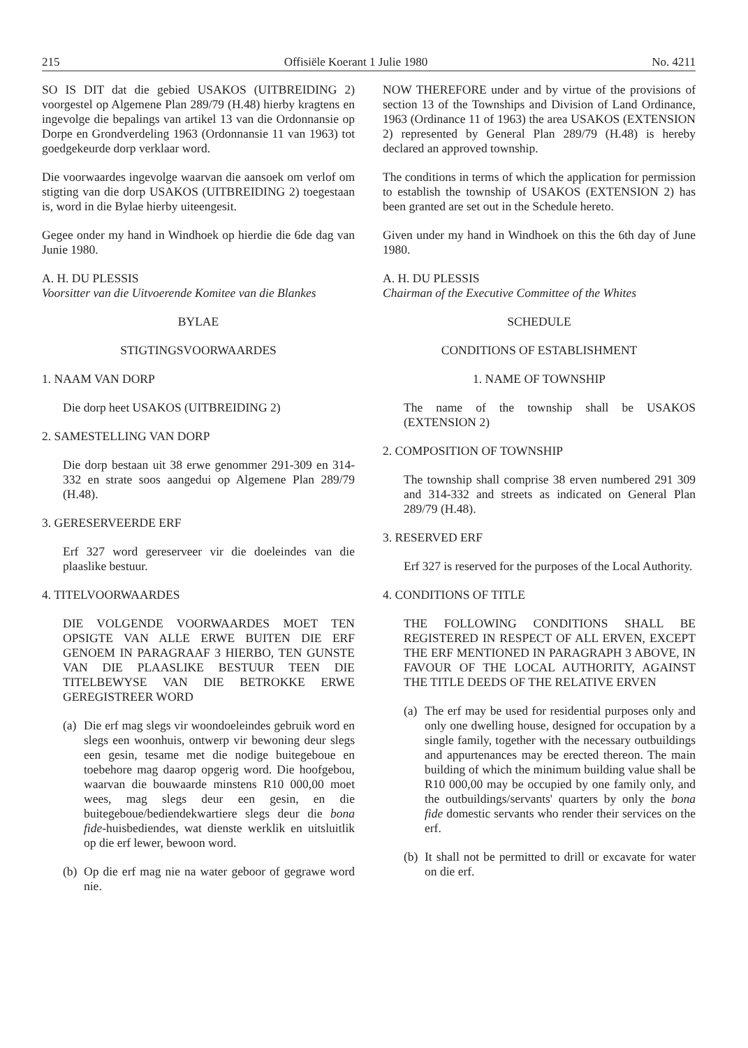215 Offisiële Koerant 1 Julie 1980 No. 4211
SO IS DIT dat die gebied USAKOS (UITBREIDING 2) voorgestel op Algemene Plan 289/79 (H.48) hierby kragtens en ingevolge die bepalings van artikel 13 van die Ordonnansie op Dorpe en Grondverdeling 1963 (Ordonnansie 11 van 1963) tot goedgekeurde dorp verklaar word.
Die voorwaardes ingevolge waarvan die aansoek om verlof om stigting van die dorp USAKOS (UITBREIDING 2) toegestaan is, word in die Bylae hierby uiteengesit.
Gegee onder my hand in Windhoek op hierdie die 6de dag van Junie 1980.
A. H. DU PLESSIS
Voorsitter van die Uitvoerende Komitee van die Blankes
BYLAE
STIGTINGSVOORWAARDES
1. NAAM VAN DORP
Die dorp heet USAKOS (UITBREIDING 2)
2. SAMESTELLING VAN DORP
Die dorp bestaan uit 38 erwe genommer 291-309 en 314-332 en strate soos aangedui op Algemene Plan 289/79 (H.48).
3. GERESERVEERDE ERF
Erf 327 word gereserveer vir die doeleindes van die plaaslike bestuur.
4. TITELVOORWAARDES
DIE VOLGENDE VOORWAARDES MOET TEN OPSIGTE VAN ALLE ERWE BUITEN DIE ERF GENOEM IN PARAGRAAF 3 HIERBO, TEN GUNSTE VAN DIE PLAASLIKE BESTUUR TEEN DIE TITELBEWYSE VAN DIE BETROKKE ERWE GEREGISTREER WORD
(a) Die erf mag slegs vir woondoeleindes gebruik word en slegs een woonhuis, ontwerp vir bewoning deur slegs een gesin, tesame met die nodige buitegeboue en toebehore mag daarop opgerig word. Die hoofgebou, waarvan die bouwaarde minstens R10 000,00 moet wees, mag slegs deur een gesin, en die buitegeboue/bediendekwartiere slegs deur die bona fide-huisbediendes, wat dienste werklik en uitsluitlik op die erf lewer, bewoon word.
(b) Op die erf mag nie na water geboor of gegrawe word nie.
NOW THEREFORE under and by virtue of the provisions of section 13 of the Townships and Division of Land Ordinance, 1963 (Ordinance 11 of 1963) the area USAKOS (EXTENSION 2) represented by General Plan 289/79 (H.48) is hereby declared an approved township.
The conditions in terms of which the application for permission to establish the township of USAKOS (EXTENSION 2) has been granted are set out in the Schedule hereto.
Given under my hand in Windhoek on this the 6th day of June 1980.
A. H. DU PLESSIS
Chairman of the Executive Committee of the Whites
SCHEDULE
CONDITIONS OF ESTABLISHMENT
1. NAME OF TOWNSHIP
The name of the township shall be USAKOS (EXTENSION 2)
2. COMPOSITION OF TOWNSHIP
The township shall comprise 38 erven numbered 291 309 and 314-332 and streets as indicated on General Plan 289/79 (H.48).
3. RESERVED ERF
Erf 327 is reserved for the purposes of the Local Authority.
4. CONDITIONS OF TITLE
THE FOLLOWING CONDITIONS SHALL BE REGISTERED IN RESPECT OF ALL ERVEN, EXCEPT THE ERF MENTIONED IN PARAGRAPH 3 ABOVE, IN FAVOUR OF THE LOCAL AUTHORITY, AGAINST THE TITLE DEEDS OF THE RELATIVE ERVEN
(a) The erf may be used for residential purposes only and only one dwelling house, designed for occupation by a single family, together with the necessary outbuildings and appurtenances may be erected thereon. The main building of which the minimum building value shall be R10 000,00 may be occupied by one family only, and the outbuildings/servants' quarters by only the bona fide domestic servants who render their services on the erf.
(b) It shall not be permitted to drill or excavate for water on die erf.